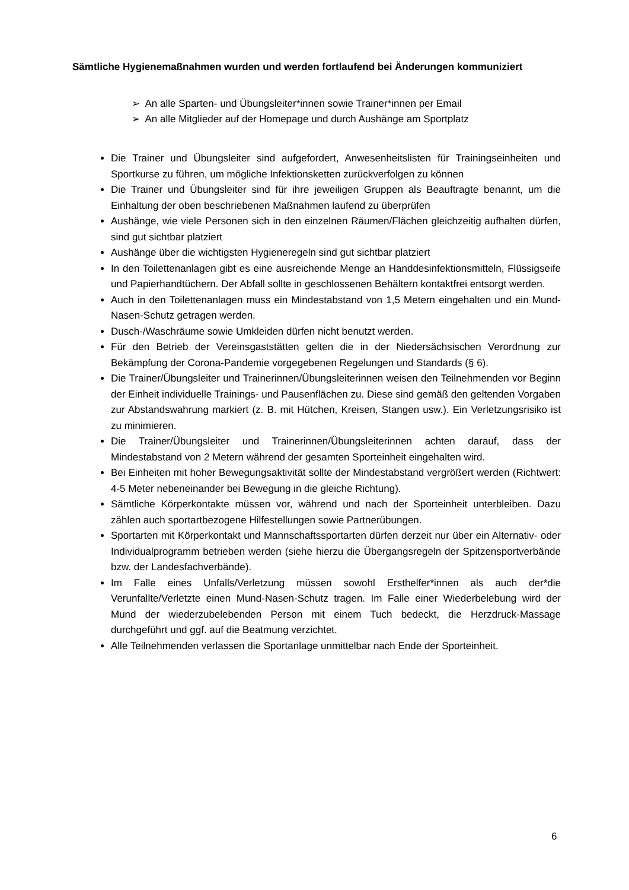Sämtliche Hygienemaßnahmen wurden und werden fortlaufend bei Änderungen kommuniziert
➢ An alle Sparten- und Übungsleiter*innen sowie Trainer*innen per Email
➢ An alle Mitglieder auf der Homepage und durch Aushänge am Sportplatz
Die Trainer und Übungsleiter sind aufgefordert, Anwesenheitslisten für Trainingseinheiten und Sportkurse zu führen, um mögliche Infektionsketten zurückverfolgen zu können
Die Trainer und Übungsleiter sind für ihre jeweiligen Gruppen als Beauftragte benannt, um die Einhaltung der oben beschriebenen Maßnahmen laufend zu überprüfen
Aushänge, wie viele Personen sich in den einzelnen Räumen/Flächen gleichzeitig aufhalten dürfen, sind gut sichtbar platziert
Aushänge über die wichtigsten Hygieneregeln sind gut sichtbar platziert
In den Toilettenanlagen gibt es eine ausreichende Menge an Handdesinfektionsmitteln, Flüssigseife und Papierhandtüchern. Der Abfall sollte in geschlossenen Behältern kontaktfrei entsorgt werden.
Auch in den Toilettenanlagen muss ein Mindestabstand von 1,5 Metern eingehalten und ein Mund-Nasen-Schutz getragen werden.
Dusch-/Waschräume sowie Umkleiden dürfen nicht benutzt werden.
Für den Betrieb der Vereinsgaststätten gelten die in der Niedersächsischen Verordnung zur Bekämpfung der Corona-Pandemie vorgegebenen Regelungen und Standards (§ 6).
Die Trainer/Übungsleiter und Trainerinnen/Übungsleiterinnen weisen den Teilnehmenden vor Beginn der Einheit individuelle Trainings- und Pausenflächen zu. Diese sind gemäß den geltenden Vorgaben zur Abstandswahrung markiert (z. B. mit Hütchen, Kreisen, Stangen usw.). Ein Verletzungsrisiko ist zu minimieren.
Die Trainer/Übungsleiter und Trainerinnen/Übungsleiterinnen achten darauf, dass der Mindestabstand von 2 Metern während der gesamten Sporteinheit eingehalten wird.
Bei Einheiten mit hoher Bewegungsaktivität sollte der Mindestabstand vergrößert werden (Richtwert: 4-5 Meter nebeneinander bei Bewegung in die gleiche Richtung).
Sämtliche Körperkontakte müssen vor, während und nach der Sporteinheit unterbleiben. Dazu zählen auch sportartbezogene Hilfestellungen sowie Partnerübungen.
Sportarten mit Körperkontakt und Mannschaftssportarten dürfen derzeit nur über ein Alternativ- oder Individualprogramm betrieben werden (siehe hierzu die Übergangsregeln der Spitzensportverbände bzw. der Landesfachverbände).
Im Falle eines Unfalls/Verletzung müssen sowohl Ersthelfer*innen als auch der*die Verunfallte/Verletzte einen Mund-Nasen-Schutz tragen. Im Falle einer Wiederbelebung wird der Mund der wiederzubelebenden Person mit einem Tuch bedeckt, die Herzdruck-Massage durchgeführt und ggf. auf die Beatmung verzichtet.
Alle Teilnehmenden verlassen die Sportanlage unmittelbar nach Ende der Sporteinheit.
6